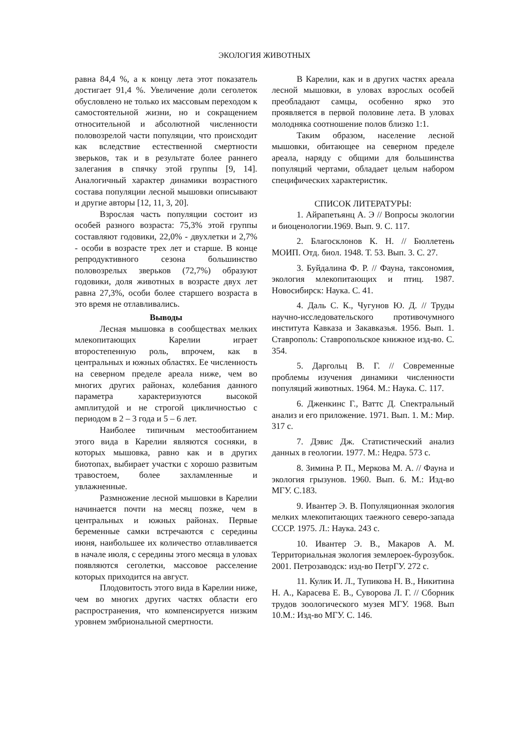ЭКОЛОГИЯ ЖИВОТНЫХ
равна 84,4 %, а к концу лета этот показатель достигает 91,4 %. Увеличение доли сеголеток обусловлено не только их массовым переходом к самостоятельной жизни, но и сокращением относительной и абсолютной численности половозрелой части популяции, что происходит как вследствие естественной смертности зверьков, так и в результате более раннего залегания в спячку этой группы [9, 14]. Аналогичный характер динамики возрастного состава популяции лесной мышовки описывают и другие авторы [12, 11, 3, 20].
Взрослая часть популяции состоит из особей разного возраста: 75,3% этой группы составляют годовики, 22,0% - двухлетки и 2,7% - особи в возрасте трех лет и старше. В конце репродуктивного сезона большинство половозрелых зверьков (72,7%) образуют годовики, доля животных в возрасте двух лет равна 27,3%, особи более старшего возраста в это время не отлавливались.
Выводы
Лесная мышовка в сообществах мелких млекопитающих Карелии играет второстепенную роль, впрочем, как в центральных и южных областях. Ее численность на северном пределе ареала ниже, чем во многих других районах, колебания данного параметра характеризуются высокой амплитудой и не строгой цикличностью с периодом в 2 – 3 года и 5 – 6 лет.
Наиболее типичным местообитанием этого вида в Карелии являются сосняки, в которых мышовка, равно как и в других биотопах, выбирает участки с хорошо развитым травостоем, более захламленные и увлажненные.
Размножение лесной мышовки в Карелии начинается почти на месяц позже, чем в центральных и южных районах. Первые беременные самки встречаются с середины июня, наибольшее их количество отлавливается в начале июля, с середины этого месяца в уловах появляются сеголетки, массовое расселение которых приходится на август.
Плодовитость этого вида в Карелии ниже, чем во многих других частях области его распространения, что компенсируется низким уровнем эмбриональной смертности.
В Карелии, как и в других частях ареала лесной мышовки, в уловах взрослых особей преобладают самцы, особенно ярко это проявляется в первой половине лета. В уловах молодняка соотношение полов близко 1:1.
Таким образом, население лесной мышовки, обитающее на северном пределе ареала, наряду с общими для большинства популяций чертами, обладает целым набором специфических характеристик.
СПИСОК ЛИТЕРАТУРЫ:
1. Айрапетьянц А. Э // Вопросы экологии и биоценологии.1969. Вып. 9. С. 117.
2. Благосклонов К. Н. // Бюллетень МОИП. Отд. биол. 1948. Т. 53. Вып. 3. С. 27.
3. Буйдалина Ф. Р. // Фауна, таксономия, экология млекопитающих и птиц. 1987. Новосибирск: Наука. С. 41.
4. Даль С. К., Чугунов Ю. Д. // Труды научно-исследовательского противочумного института Кавказа и Закавказья. 1956. Вып. 1. Ставрополь: Ставропольское книжное изд-во. С. 354.
5. Даргольц В. Г. // Современные проблемы изучения динамики численности популяций животных. 1964. М.: Наука. С. 117.
6. Дженкинс Г., Ваттс Д. Спектральный анализ и его приложение. 1971. Вып. 1. М.: Мир. 317 с.
7. Дэвис Дж. Статистический анализ данных в геологии. 1977. М.: Недра. 573 с.
8. Зимина Р. П., Меркова М. А. // Фауна и экология грызунов. 1960. Вып. 6. М.: Изд-во МГУ. С.183.
9. Ивантер Э. В. Популяционная экология мелких млекопитающих таежного северо-запада СССР. 1975. Л.: Наука. 243 с.
10. Ивантер Э. В., Макаров А. М. Территориальная экология землероек-бурозубок. 2001. Петрозаводск: изд-во ПетрГУ. 272 с.
11. Кулик И. Л., Тупикова Н. В., Никитина Н. А., Карасева Е. В., Суворова Л. Г. // Сборник трудов зоологического музея МГУ. 1968. Вып 10.М.: Изд-во МГУ. С. 146.